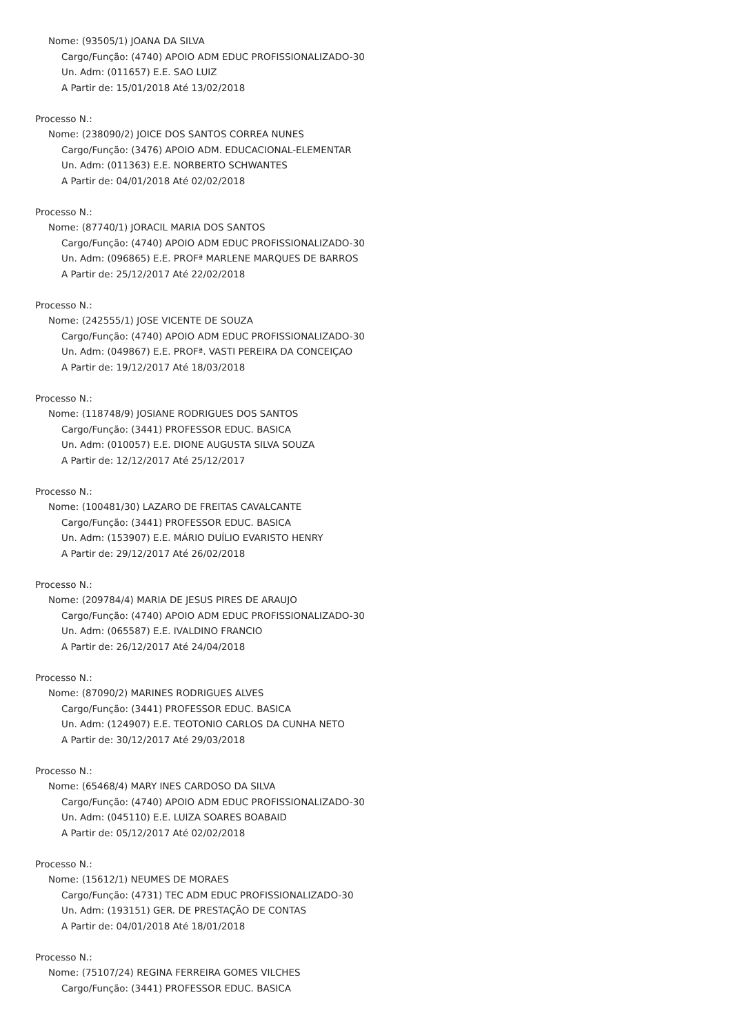Nome: (93505/1) JOANA DA SILVA
Cargo/Função: (4740) APOIO ADM EDUC PROFISSIONALIZADO-30
Un. Adm: (011657) E.E. SAO LUIZ
A Partir de: 15/01/2018 Até 13/02/2018
Processo N.:
Nome: (238090/2) JOICE DOS SANTOS CORREA NUNES
Cargo/Função: (3476) APOIO ADM. EDUCACIONAL-ELEMENTAR
Un. Adm: (011363) E.E. NORBERTO SCHWANTES
A Partir de: 04/01/2018 Até 02/02/2018
Processo N.:
Nome: (87740/1) JORACIL MARIA DOS SANTOS
Cargo/Função: (4740) APOIO ADM EDUC PROFISSIONALIZADO-30
Un. Adm: (096865) E.E. PROFª MARLENE MARQUES DE BARROS
A Partir de: 25/12/2017 Até 22/02/2018
Processo N.:
Nome: (242555/1) JOSE VICENTE DE SOUZA
Cargo/Função: (4740) APOIO ADM EDUC PROFISSIONALIZADO-30
Un. Adm: (049867) E.E. PROFª. VASTI PEREIRA DA CONCEIÇAO
A Partir de: 19/12/2017 Até 18/03/2018
Processo N.:
Nome: (118748/9) JOSIANE RODRIGUES DOS SANTOS
Cargo/Função: (3441) PROFESSOR EDUC. BASICA
Un. Adm: (010057) E.E. DIONE AUGUSTA SILVA SOUZA
A Partir de: 12/12/2017 Até 25/12/2017
Processo N.:
Nome: (100481/30) LAZARO DE FREITAS CAVALCANTE
Cargo/Função: (3441) PROFESSOR EDUC. BASICA
Un. Adm: (153907) E.E. MÁRIO DUÍLIO EVARISTO HENRY
A Partir de: 29/12/2017 Até 26/02/2018
Processo N.:
Nome: (209784/4) MARIA DE JESUS PIRES DE ARAUJO
Cargo/Função: (4740) APOIO ADM EDUC PROFISSIONALIZADO-30
Un. Adm: (065587) E.E. IVALDINO FRANCIO
A Partir de: 26/12/2017 Até 24/04/2018
Processo N.:
Nome: (87090/2) MARINES RODRIGUES ALVES
Cargo/Função: (3441) PROFESSOR EDUC. BASICA
Un. Adm: (124907) E.E. TEOTONIO CARLOS DA CUNHA NETO
A Partir de: 30/12/2017 Até 29/03/2018
Processo N.:
Nome: (65468/4) MARY INES CARDOSO DA SILVA
Cargo/Função: (4740) APOIO ADM EDUC PROFISSIONALIZADO-30
Un. Adm: (045110) E.E. LUIZA SOARES BOABAID
A Partir de: 05/12/2017 Até 02/02/2018
Processo N.:
Nome: (15612/1) NEUMES DE MORAES
Cargo/Função: (4731) TEC ADM EDUC PROFISSIONALIZADO-30
Un. Adm: (193151) GER. DE PRESTAÇÃO DE CONTAS
A Partir de: 04/01/2018 Até 18/01/2018
Processo N.:
Nome: (75107/24) REGINA FERREIRA GOMES VILCHES
Cargo/Função: (3441) PROFESSOR EDUC. BASICA